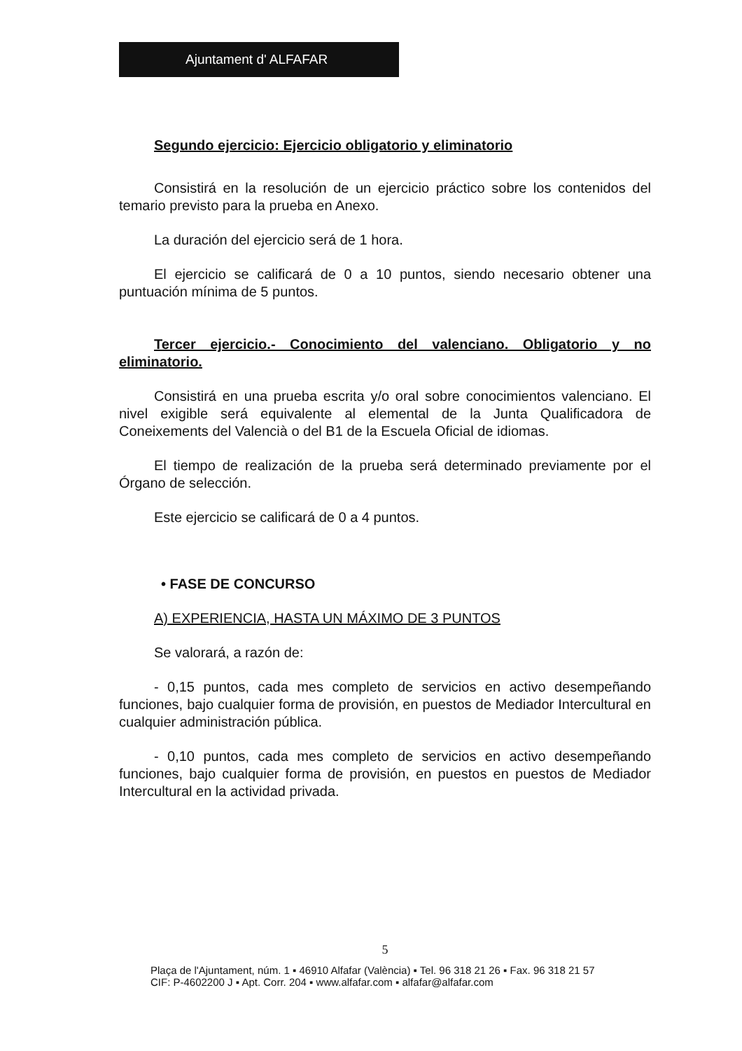Ajuntament d' ALFAFAR
Segundo ejercicio: Ejercicio obligatorio y eliminatorio
Consistirá en la resolución de un ejercicio práctico sobre los contenidos del temario previsto para la prueba en Anexo.
La duración del ejercicio será de 1 hora.
El ejercicio se calificará de 0 a 10 puntos, siendo necesario obtener una puntuación mínima de 5 puntos.
Tercer ejercicio.- Conocimiento del valenciano. Obligatorio y no eliminatorio.
Consistirá en una prueba escrita y/o oral sobre conocimientos valenciano. El nivel exigible será equivalente al elemental de la Junta Qualificadora de Coneixements del Valencià o del B1 de la Escuela Oficial de idiomas.
El tiempo de realización de la prueba será determinado previamente por el Órgano de selección.
Este ejercicio se calificará de 0 a 4 puntos.
• FASE DE CONCURSO
A) EXPERIENCIA, HASTA UN MÁXIMO DE 3 PUNTOS
Se valorará, a razón de:
- 0,15 puntos, cada mes completo de servicios en activo desempeñando funciones, bajo cualquier forma de provisión, en puestos de Mediador Intercultural en cualquier administración pública.
- 0,10 puntos, cada mes completo de servicios en activo desempeñando funciones, bajo cualquier forma de provisión, en puestos en puestos de Mediador Intercultural en la actividad privada.
5
Plaça de l'Ajuntament, núm. 1 ▪ 46910 Alfafar (València) ▪ Tel. 96 318 21 26 ▪ Fax. 96 318 21 57
CIF: P-4602200 J ▪ Apt. Corr. 204 ▪ www.alfafar.com ▪ alfafar@alfafar.com